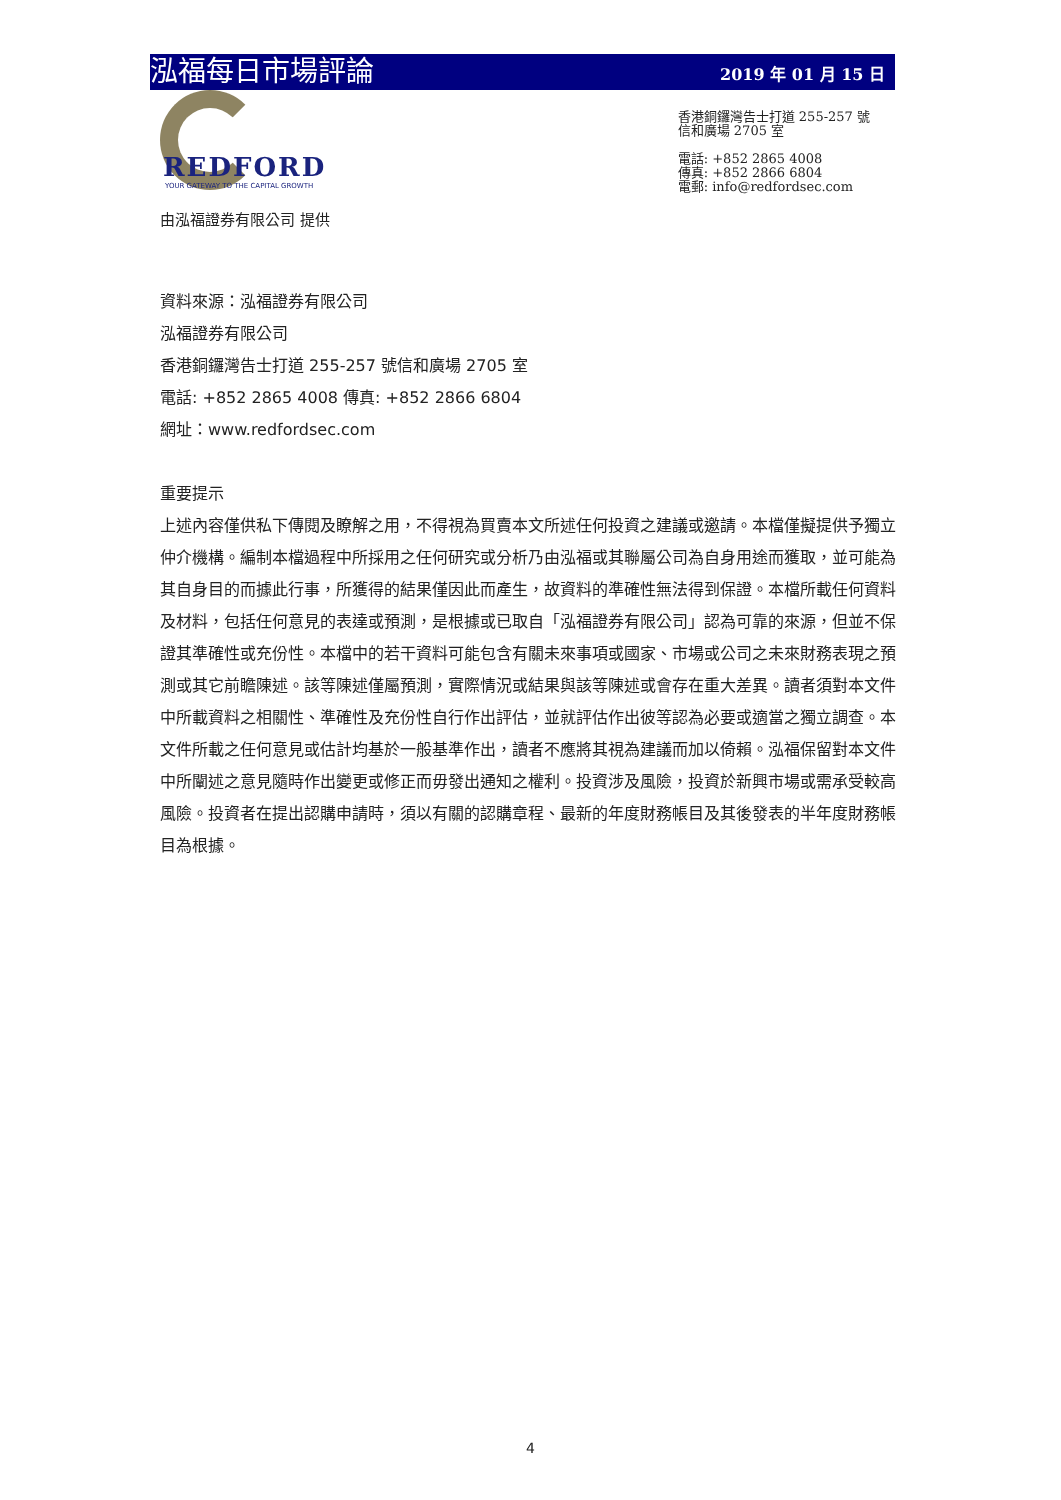泓福每日市場評論
2019 年 01 月 15 日
REDFORD
YOUR GATEWAY TO THE CAPITAL GROWTH
香港銅鑼灣告士打道 255-257 號
信和廣場 2705 室
電話: +852 2865 4008
傳真: +852 2866 6804
電郵: info@redfordsec.com
由泓福證券有限公司 提供
資料來源：泓福證券有限公司
泓福證券有限公司
香港銅鑼灣告士打道 255-257 號信和廣場 2705 室
電話: +852 2865 4008 傳真: +852 2866 6804
網址：www.redfordsec.com
重要提示
上述內容僅供私下傳閱及瞭解之用，不得視為買賣本文所述任何投資之建議或邀請。本檔僅擬提供予獨立仲介機構。編制本檔過程中所採用之任何研究或分析乃由泓福或其聯屬公司為自身用途而獲取，並可能為其自身目的而據此行事，所獲得的結果僅因此而產生，故資料的準確性無法得到保證。本檔所載任何資料及材料，包括任何意見的表達或預測，是根據或已取自「泓福證券有限公司」認為可靠的來源，但並不保證其準確性或充份性。本檔中的若干資料可能包含有關未來事項或國家、市場或公司之未來財務表現之預測或其它前瞻陳述。該等陳述僅屬預測，實際情況或結果與該等陳述或會存在重大差異。讀者須對本文件中所載資料之相關性、準確性及充份性自行作出評估，並就評估作出彼等認為必要或適當之獨立調查。本文件所載之任何意見或估計均基於一般基準作出，讀者不應將其視為建議而加以倚賴。泓福保留對本文件中所闡述之意見隨時作出變更或修正而毋發出通知之權利。投資涉及風險，投資於新興市場或需承受較高風險。投資者在提出認購申請時，須以有關的認購章程、最新的年度財務帳目及其後發表的半年度財務帳目為根據。
4